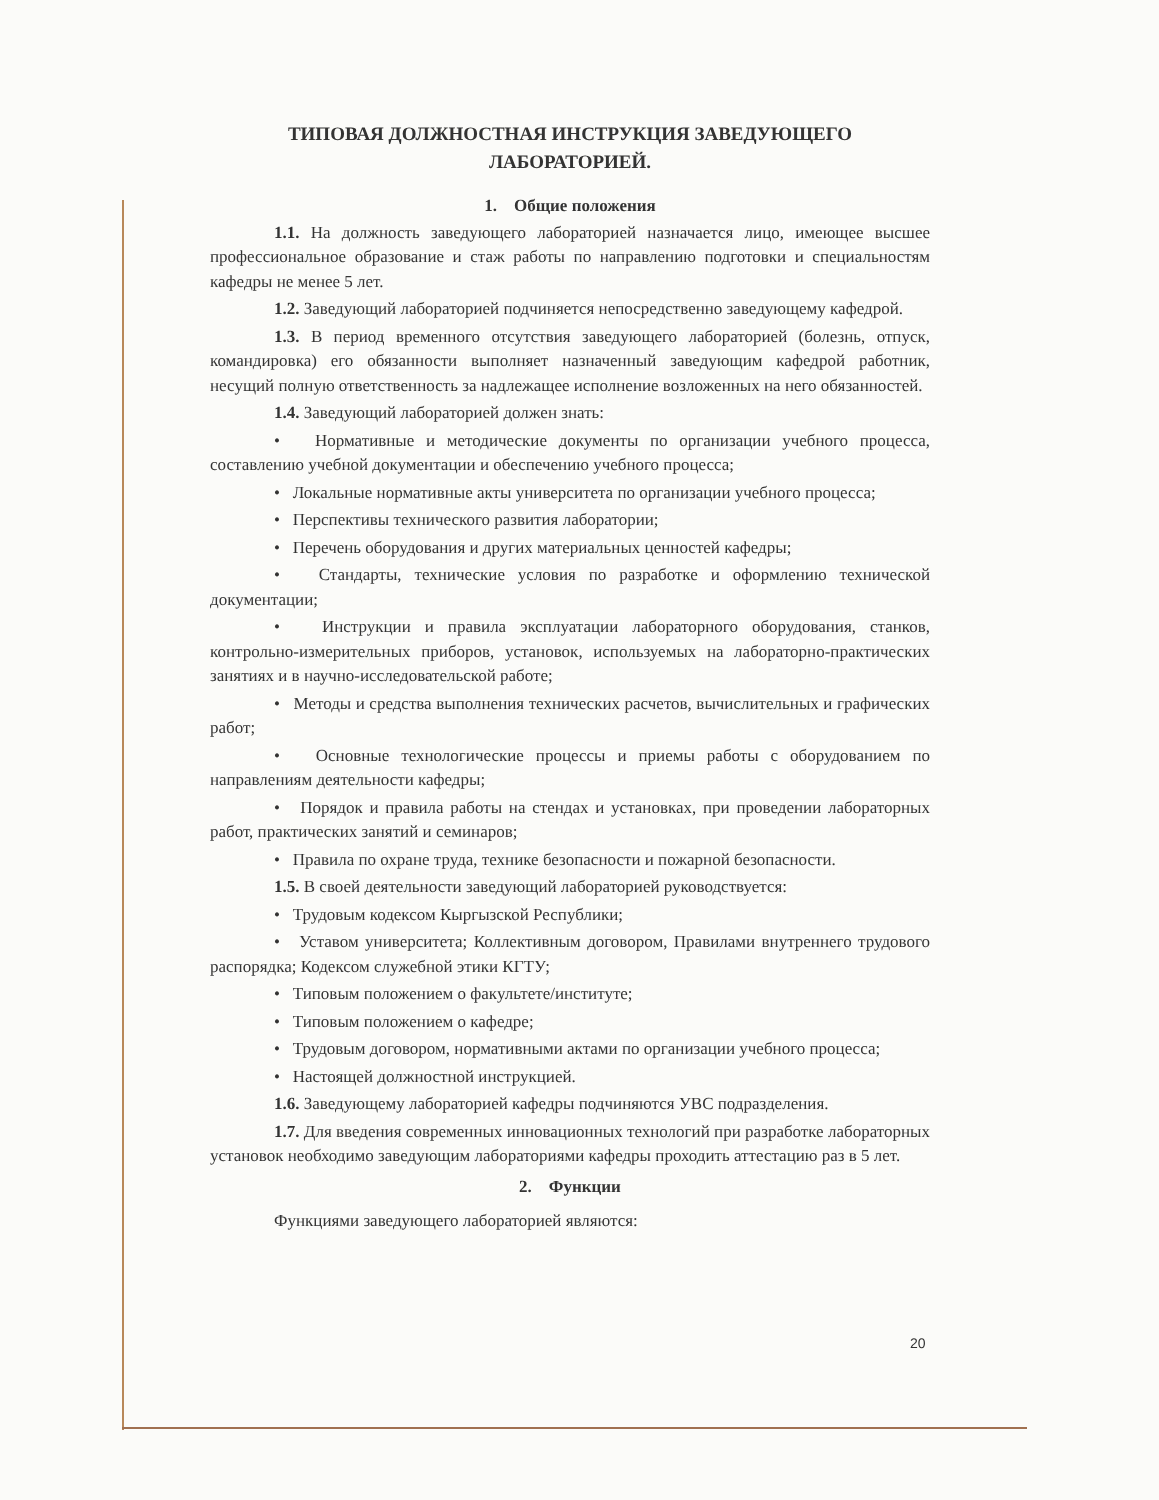ТИПОВАЯ ДОЛЖНОСТНАЯ ИНСТРУКЦИЯ ЗАВЕДУЮЩЕГО
ЛАБОРАТОРИЕЙ.
1. Общие положения
1.1. На должность заведующего лабораторией назначается лицо, имеющее высшее профессиональное образование и стаж работы по направлению подготовки и специальностям кафедры не менее 5 лет.
1.2. Заведующий лабораторией подчиняется непосредственно заведующему кафедрой.
1.3. В период временного отсутствия заведующего лабораторией (болезнь, отпуск, командировка) его обязанности выполняет назначенный заведующим кафедрой работник, несущий полную ответственность за надлежащее исполнение возложенных на него обязанностей.
1.4. Заведующий лабораторией должен знать:
• Нормативные и методические документы по организации учебного процесса, составлению учебной документации и обеспечению учебного процесса;
• Локальные нормативные акты университета по организации учебного процесса;
• Перспективы технического развития лаборатории;
• Перечень оборудования и других материальных ценностей кафедры;
• Стандарты, технические условия по разработке и оформлению технической документации;
• Инструкции и правила эксплуатации лабораторного оборудования, станков, контрольно-измерительных приборов, установок, используемых на лабораторно-практических занятиях и в научно-исследовательской работе;
• Методы и средства выполнения технических расчетов, вычислительных и графических работ;
• Основные технологические процессы и приемы работы с оборудованием по направлениям деятельности кафедры;
• Порядок и правила работы на стендах и установках, при проведении лабораторных работ, практических занятий и семинаров;
• Правила по охране труда, технике безопасности и пожарной безопасности.
1.5. В своей деятельности заведующий лабораторией руководствуется:
• Трудовым кодексом Кыргызской Республики;
• Уставом университета; Коллективным договором, Правилами внутреннего трудового распорядка; Кодексом служебной этики КГТУ;
• Типовым положением о факультете/институте;
• Типовым положением о кафедре;
• Трудовым договором, нормативными актами по организации учебного процесса;
• Настоящей должностной инструкцией.
1.6. Заведующему лабораторией кафедры подчиняются УВС подразделения.
1.7. Для введения современных инновационных технологий при разработке лабораторных установок необходимо заведующим лабораториями кафедры проходить аттестацию раз в 5 лет.
2. Функции
Функциями заведующего лабораторией являются:
20